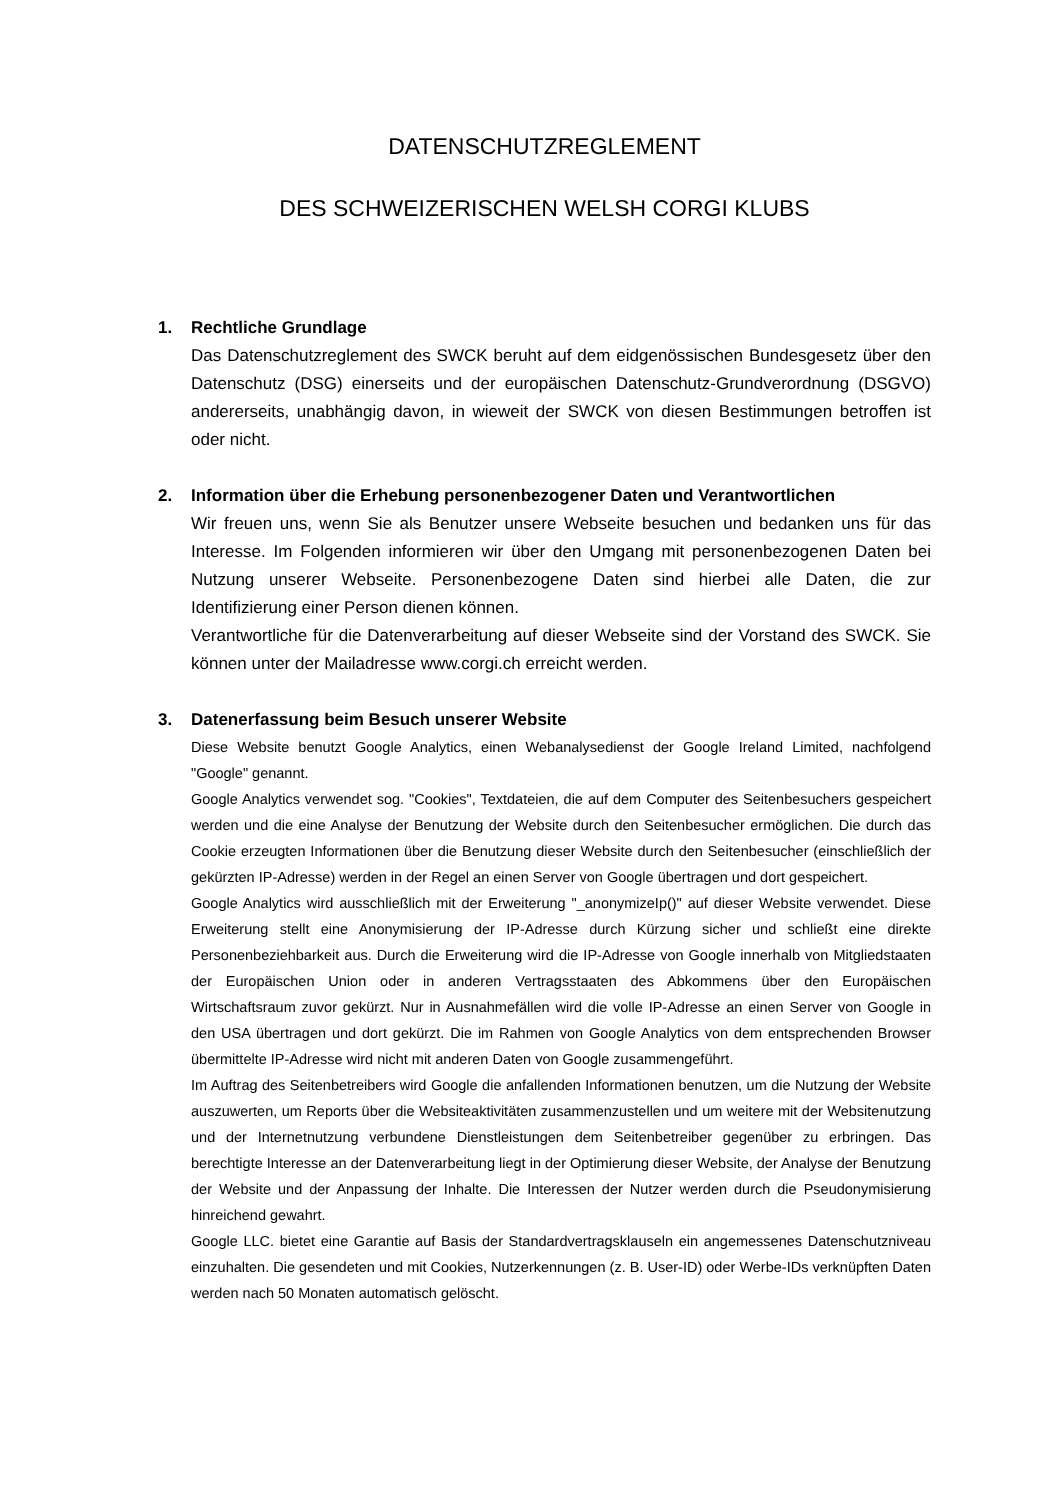DATENSCHUTZREGLEMENT
DES SCHWEIZERISCHEN WELSH CORGI KLUBS
1. Rechtliche Grundlage
Das Datenschutzreglement des SWCK beruht auf dem eidgenössischen Bundesgesetz über den Datenschutz (DSG) einerseits und der europäischen Datenschutz-Grundverordnung (DSGVO) andererseits, unabhängig davon, in wieweit der SWCK von diesen Bestimmungen betroffen ist oder nicht.
2. Information über die Erhebung personenbezogener Daten und Verantwortlichen
Wir freuen uns, wenn Sie als Benutzer unsere Webseite besuchen und bedanken uns für das Interesse. Im Folgenden informieren wir über den Umgang mit personenbezogenen Daten bei Nutzung unserer Webseite. Personenbezogene Daten sind hierbei alle Daten, die zur Identifizierung einer Person dienen können.
Verantwortliche für die Datenverarbeitung auf dieser Webseite sind der Vorstand des SWCK. Sie können unter der Mailadresse www.corgi.ch erreicht werden.
3. Datenerfassung beim Besuch unserer Website
Diese Website benutzt Google Analytics, einen Webanalysedienst der Google Ireland Limited, nachfolgend "Google" genannt.
Google Analytics verwendet sog. "Cookies", Textdateien, die auf dem Computer des Seitenbesuchers gespeichert werden und die eine Analyse der Benutzung der Website durch den Seitenbesucher ermöglichen. Die durch das Cookie erzeugten Informationen über die Benutzung dieser Website durch den Seitenbesucher (einschließlich der gekürzten IP-Adresse) werden in der Regel an einen Server von Google übertragen und dort gespeichert.
Google Analytics wird ausschließlich mit der Erweiterung "_anonymizeIp()" auf dieser Website verwendet. Diese Erweiterung stellt eine Anonymisierung der IP-Adresse durch Kürzung sicher und schließt eine direkte Personenbeziehbarkeit aus. Durch die Erweiterung wird die IP-Adresse von Google innerhalb von Mitgliedstaaten der Europäischen Union oder in anderen Vertragsstaaten des Abkommens über den Europäischen Wirtschaftsraum zuvor gekürzt. Nur in Ausnahmefällen wird die volle IP-Adresse an einen Server von Google in den USA übertragen und dort gekürzt. Die im Rahmen von Google Analytics von dem entsprechenden Browser übermittelte IP-Adresse wird nicht mit anderen Daten von Google zusammengeführt.
Im Auftrag des Seitenbetreibers wird Google die anfallenden Informationen benutzen, um die Nutzung der Website auszuwerten, um Reports über die Websiteaktivitäten zusammenzustellen und um weitere mit der Websitenutzung und der Internetnutzung verbundene Dienstleistungen dem Seitenbetreiber gegenüber zu erbringen. Das berechtigte Interesse an der Datenverarbeitung liegt in der Optimierung dieser Website, der Analyse der Benutzung der Website und der Anpassung der Inhalte. Die Interessen der Nutzer werden durch die Pseudonymisierung hinreichend gewahrt.
Google LLC. bietet eine Garantie auf Basis der Standardvertragsklauseln ein angemessenes Datenschutzniveau einzuhalten. Die gesendeten und mit Cookies, Nutzerkennungen (z. B. User-ID) oder Werbe-IDs verknüpften Daten werden nach 50 Monaten automatisch gelöscht.